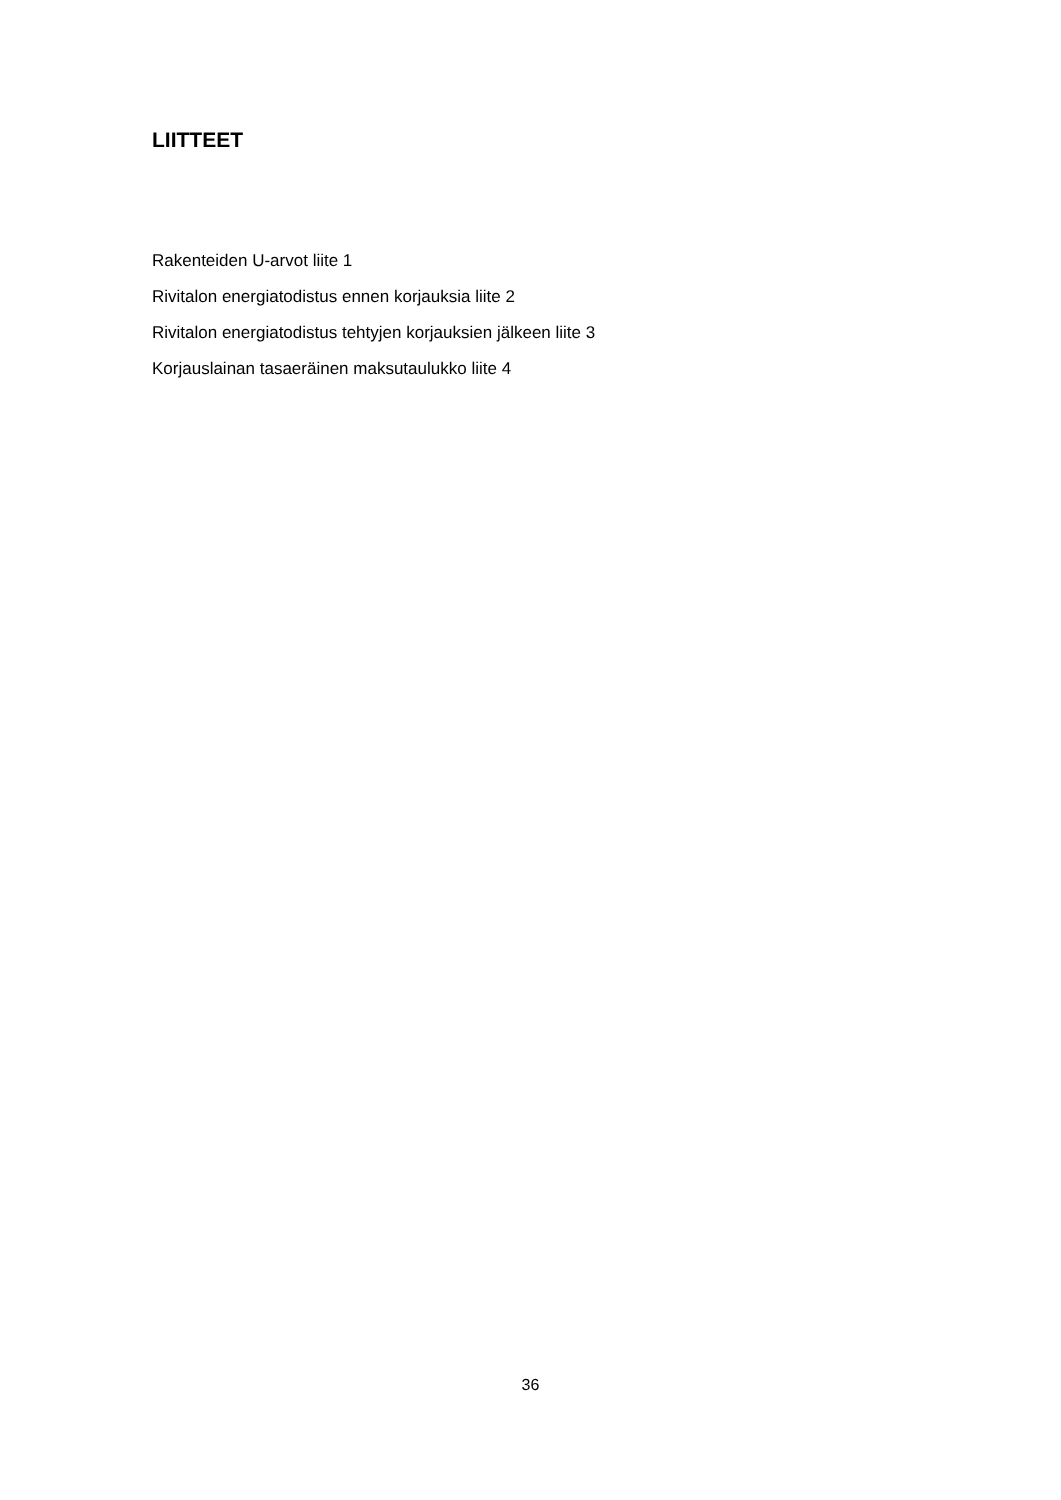LIITTEET
Rakenteiden U-arvot liite 1
Rivitalon energiatodistus ennen korjauksia liite 2
Rivitalon energiatodistus tehtyjen korjauksien jälkeen liite 3
Korjauslainan tasaeräinen maksutaulukko liite 4
36